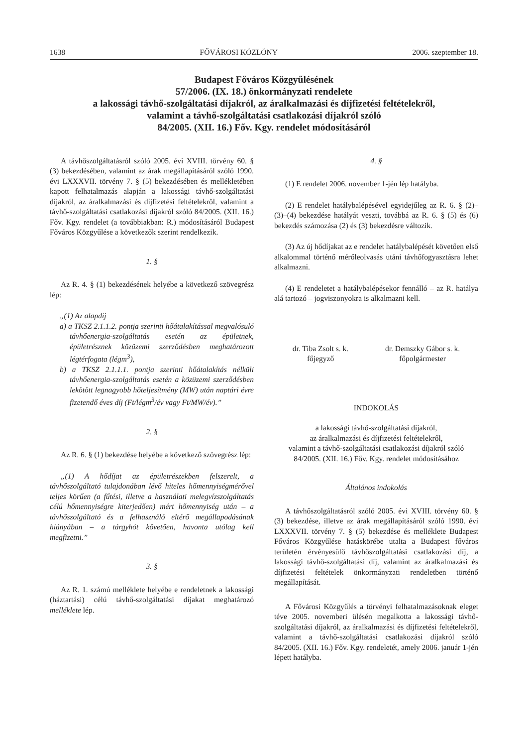1638 FŐVÁROSI KÖZLÖNY 2006. szeptember 18.
Budapest Főváros Közgyűlésének
57/2006. (IX. 18.) önkormányzati rendelete
a lakossági távhő-szolgáltatási díjakról, az áralkalmazási és díjfizetési feltételekről,
valamint a távhő-szolgáltatási csatlakozási díjakról szóló
84/2005. (XII. 16.) Főv. Kgy. rendelet módosításáról
A távhőszolgáltatásról szóló 2005. évi XVIII. törvény 60. § (3) bekezdésében, valamint az árak megállapításáról szóló 1990. évi LXXXVII. törvény 7. § (5) bekezdésében és mellékletében kapott felhatalmazás alapján a lakossági távhő-szolgáltatási díjakról, az áralkalmazási és díjfizetési feltételekről, valamint a távhő-szolgáltatási csatlakozási díjakról szóló 84/2005. (XII. 16.) Főv. Kgy. rendelet (a továbbiakban: R.) módosításáról Budapest Főváros Közgyűlése a következők szerint rendelkezik.
1. §
Az R. 4. § (1) bekezdésének helyébe a következő szövegrész lép:
„(1) Az alapdíj
a) a TKSZ 2.1.1.2. pontja szerinti hőátalakítással megvalósuló távhőenergia-szolgáltatás esetén az épületnek, épületrésznek közüzemi szerződésben meghatározott légtérfogata (légm<sup>3</sup>),
b) a TKSZ 2.1.1.1. pontja szerinti hőátalakítás nélküli távhőenergia-szolgáltatás esetén a közüzemi szerződésben lekötött legnagyobb hőteljesítmény (MW) után naptári évre fizetendő éves díj (Ft/légm<sup>3</sup>/év vagy Ft/MW/év).”
2. §
Az R. 6. § (1) bekezdése helyébe a következő szövegrész lép:
„(1) A hődíjat az épületrészekben felszerelt, a távhőszolgáltató tulajdonában lévő hiteles hőmennyiségmérővel teljes körűen (a fűtési, illetve a használati melegvízszolgáltatás célú hőmennyiségre kiterjedően) mért hőmennyiség után – a távhőszolgáltató és a felhasználó eltérő megállapodásának hiányában – a tárgyhót követően, havonta utólag kell megfizetni.”
3. §
Az R. 1. számú melléklete helyébe e rendeletnek a lakossági (háztartási) célú távhő-szolgáltatási díjakat meghatározó melléklete lép.
4. §
(1) E rendelet 2006. november 1-jén lép hatályba.
(2) E rendelet hatálybalépésével egyidejűleg az R. 6. § (2)–(3)–(4) bekezdése hatályát veszti, továbbá az R. 6. § (5) és (6) bekezdés számozása (2) és (3) bekezdésre változik.
(3) Az új hődíjakat az e rendelet hatálybalépését követően első alkalommal történő mérőleolvasás utáni távhőfogyasztásra lehet alkalmazni.
(4) E rendeletet a hatálybalépésekor fennálló – az R. hatálya alá tartozó – jogviszonyokra is alkalmazni kell.
dr. Tiba Zsolt s. k.
főjegyző
dr. Demszky Gábor s. k.
főpolgármester
INDOKOLÁS
a lakossági távhő-szolgáltatási díjakról,
az áralkalmazási és díjfizetési feltételekről,
valamint a távhő-szolgáltatási csatlakozási díjakról szóló
84/2005. (XII. 16.) Főv. Kgy. rendelet módosításához
Általános indokolás
A távhőszolgáltatásról szóló 2005. évi XVIII. törvény 60. § (3) bekezdése, illetve az árak megállapításáról szóló 1990. évi LXXXVII. törvény 7. § (5) bekezdése és melléklete Budapest Főváros Közgyűlése hatáskörébe utalta a Budapest főváros területén érvényesülő távhőszolgáltatási csatlakozási díj, a lakossági távhő-szolgáltatási díj, valamint az áralkalmazási és díjfizetési feltételek önkormányzati rendeletben történő megállapítását.
A Fővárosi Közgyűlés a törvényi felhatalmazásoknak eleget téve 2005. novemberi ülésén megalkotta a lakossági távhő-szolgáltatási díjakról, az áralkalmazási és díjfizetési feltételekről, valamint a távhő-szolgáltatási csatlakozási díjakról szóló 84/2005. (XII. 16.) Főv. Kgy. rendeletét, amely 2006. január 1-jén lépett hatályba.